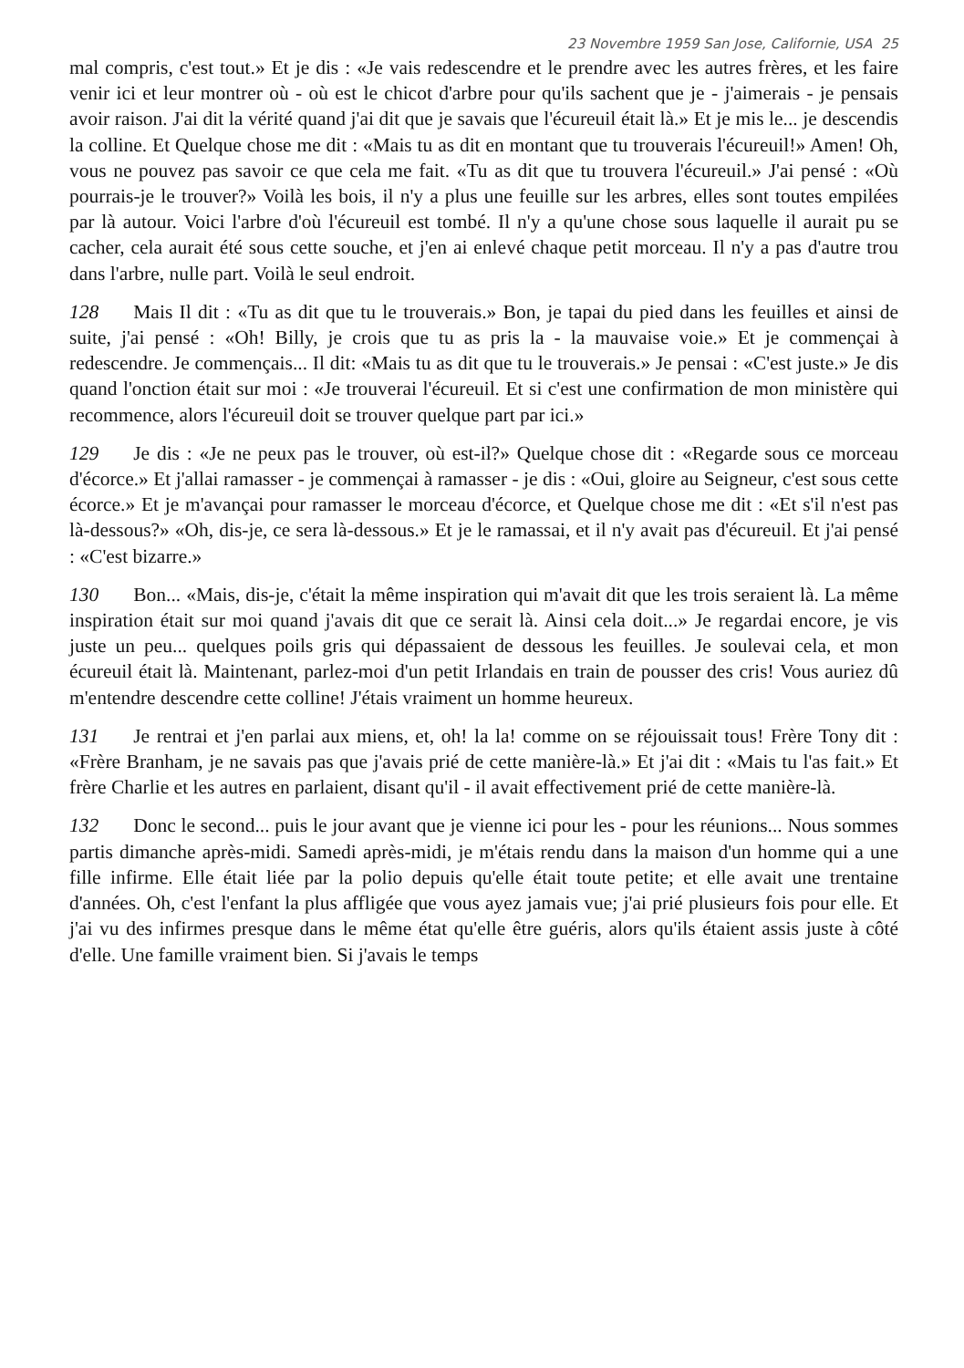23 Novembre 1959 San Jose, Californie, USA 25
mal compris, c'est tout.» Et je dis : «Je vais redescendre et le prendre avec les autres frères, et les faire venir ici et leur montrer où - où est le chicot d'arbre pour qu'ils sachent que je - j'aimerais - je pensais avoir raison. J'ai dit la vérité quand j'ai dit que je savais que l'écureuil était là.» Et je mis le... je descendis la colline. Et Quelque chose me dit : «Mais tu as dit en montant que tu trouverais l'écureuil!» Amen! Oh, vous ne pouvez pas savoir ce que cela me fait. «Tu as dit que tu trouvera l'écureuil.» J'ai pensé : «Où pourrais-je le trouver?» Voilà les bois, il n'y a plus une feuille sur les arbres, elles sont toutes empilées par là autour. Voici l'arbre d'où l'écureuil est tombé. Il n'y a qu'une chose sous laquelle il aurait pu se cacher, cela aurait été sous cette souche, et j'en ai enlevé chaque petit morceau. Il n'y a pas d'autre trou dans l'arbre, nulle part. Voilà le seul endroit.
128 Mais Il dit : «Tu as dit que tu le trouverais.» Bon, je tapai du pied dans les feuilles et ainsi de suite, j'ai pensé : «Oh! Billy, je crois que tu as pris la - la mauvaise voie.» Et je commençai à redescendre. Je commençais... Il dit: «Mais tu as dit que tu le trouverais.» Je pensai : «C'est juste.» Je dis quand l'onction était sur moi : «Je trouverai l'écureuil. Et si c'est une confirmation de mon ministère qui recommence, alors l'écureuil doit se trouver quelque part par ici.»
129 Je dis : «Je ne peux pas le trouver, où est-il?» Quelque chose dit : «Regarde sous ce morceau d'écorce.» Et j'allai ramasser - je commençai à ramasser - je dis : «Oui, gloire au Seigneur, c'est sous cette écorce.» Et je m'avançai pour ramasser le morceau d'écorce, et Quelque chose me dit : «Et s'il n'est pas là-dessous?» «Oh, dis-je, ce sera là-dessous.» Et je le ramassai, et il n'y avait pas d'écureuil. Et j'ai pensé : «C'est bizarre.»
130 Bon... «Mais, dis-je, c'était la même inspiration qui m'avait dit que les trois seraient là. La même inspiration était sur moi quand j'avais dit que ce serait là. Ainsi cela doit...» Je regardai encore, je vis juste un peu... quelques poils gris qui dépassaient de dessous les feuilles. Je soulevai cela, et mon écureuil était là. Maintenant, parlez-moi d'un petit Irlandais en train de pousser des cris! Vous auriez dû m'entendre descendre cette colline! J'étais vraiment un homme heureux.
131 Je rentrai et j'en parlai aux miens, et, oh! la la! comme on se réjouissait tous! Frère Tony dit : «Frère Branham, je ne savais pas que j'avais prié de cette manière-là.» Et j'ai dit : «Mais tu l'as fait.» Et frère Charlie et les autres en parlaient, disant qu'il - il avait effectivement prié de cette manière-là.
132 Donc le second... puis le jour avant que je vienne ici pour les - pour les réunions... Nous sommes partis dimanche après-midi. Samedi après-midi, je m'étais rendu dans la maison d'un homme qui a une fille infirme. Elle était liée par la polio depuis qu'elle était toute petite; et elle avait une trentaine d'années. Oh, c'est l'enfant la plus affligée que vous ayez jamais vue; j'ai prié plusieurs fois pour elle. Et j'ai vu des infirmes presque dans le même état qu'elle être guéris, alors qu'ils étaient assis juste à côté d'elle. Une famille vraiment bien. Si j'avais le temps